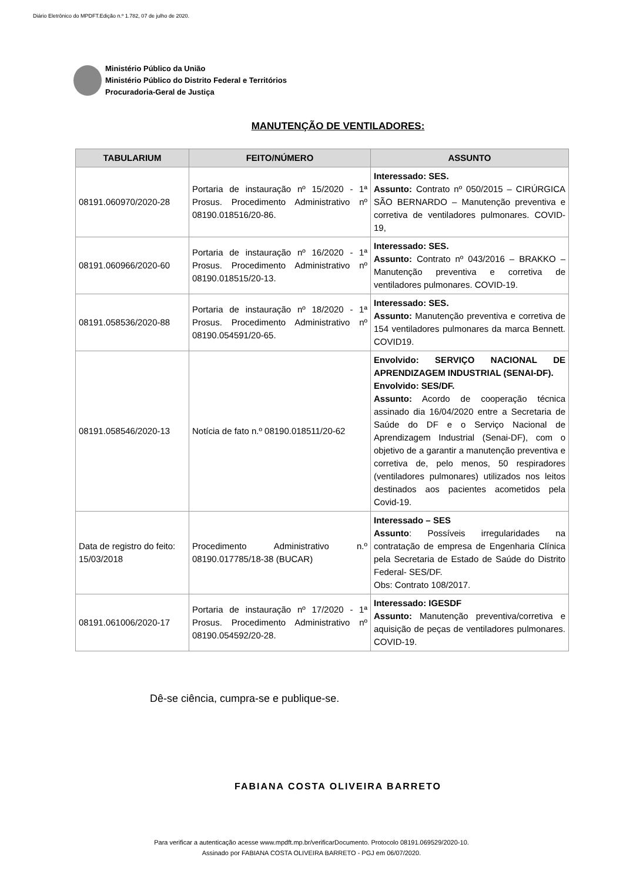Diário Eletrônico do MPDFT.Edição n.º 1.782, 07 de julho de 2020.
Ministério Público da União
Ministério Público do Distrito Federal e Territórios
Procuradoria-Geral de Justiça
MANUTENÇÃO DE VENTILADORES:
| TABULARIUM | FEITO/NÚMERO | ASSUNTO |
| --- | --- | --- |
| 08191.060970/2020-28 | Portaria de instauração nº 15/2020 - 1ª Prosus. Procedimento Administrativo nº 08190.018516/20-86. | Interessado: SES. Assunto: Contrato nº 050/2015 – CIRÚRGICA SÃO BERNARDO – Manutenção preventiva e corretiva de ventiladores pulmonares. COVID-19, |
| 08191.060966/2020-60 | Portaria de instauração nº 16/2020 - 1ª Prosus. Procedimento Administrativo nº 08190.018515/20-13. | Interessado: SES. Assunto: Contrato nº 043/2016 – BRAKKO – Manutenção preventiva e corretiva de ventiladores pulmonares. COVID-19. |
| 08191.058536/2020-88 | Portaria de instauração nº 18/2020 - 1ª Prosus. Procedimento Administrativo nº 08190.054591/20-65. | Interessado: SES. Assunto: Manutenção preventiva e corretiva de 154 ventiladores pulmonares da marca Bennett. COVID19. |
| 08191.058546/2020-13 | Notícia de fato n.º 08190.018511/20-62 | Envolvido: SERVIÇO NACIONAL DE APRENDIZAGEM INDUSTRIAL (SENAI-DF). Envolvido: SES/DF. Assunto: Acordo de cooperação técnica assinado dia 16/04/2020 entre a Secretaria de Saúde do DF e o Serviço Nacional de Aprendizagem Industrial (Senai-DF), com o objetivo de a garantir a manutenção preventiva e corretiva de, pelo menos, 50 respiradores (ventiladores pulmonares) utilizados nos leitos destinados aos pacientes acometidos pela Covid-19. |
| Data de registro do feito: 15/03/2018 | Procedimento Administrativo n.º 08190.017785/18-38 (BUCAR) | Interessado – SES Assunto : Possíveis irregularidades na contratação de empresa de Engenharia Clínica pela Secretaria de Estado de Saúde do Distrito Federal- SES/DF. Obs: Contrato 108/2017. |
| 08191.061006/2020-17 | Portaria de instauração nº 17/2020 - 1ª Prosus. Procedimento Administrativo nº 08190.054592/20-28. | Interessado: IGESDF Assunto: Manutenção preventiva/corretiva e aquisição de peças de ventiladores pulmonares. COVID-19. |
Dê-se ciência, cumpra-se e publique-se.
FABIANA COSTA OLIVEIRA BARRETO
Para verificar a autenticação acesse www.mpdft.mp.br/verificarDocumento. Protocolo 08191.069529/2020-10.
Assinado por FABIANA COSTA OLIVEIRA BARRETO - PGJ em 06/07/2020.